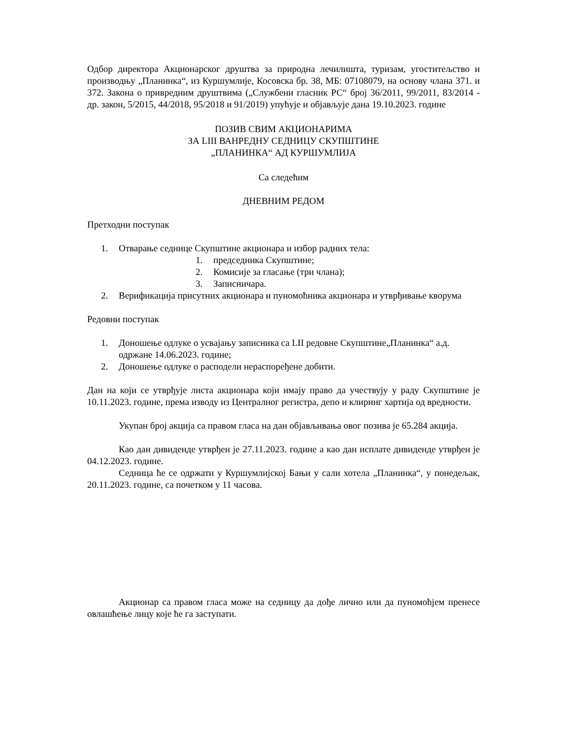Одбор директора Акционарског друштва за природна лечилишта, туризам, угоститељство и производњу „Планинка“, из Куршумлије, Косовска бр. 38, МБ: 07108079, на основу члана 371. и 372. Закона о привредним друштвима („Службени гласник РС“ број 36/2011, 99/2011, 83/2014 - др. закон, 5/2015, 44/2018, 95/2018 и 91/2019) упућује и објављује дана 19.10.2023. године
ПОЗИВ СВИМ АКЦИОНАРИМА
ЗА LIII ВАНРЕДНУ СЕДНИЦУ СКУПШТИНЕ
„ПЛАНИНКА“ АД КУРШУМЛИЈА
Са следећим
ДНЕВНИМ РЕДОМ
Претходни поступак
1. Отварање седнице Скупштине акционара и избор радних тела:
1. председника Скупштине;
2. Комисије за гласање (три члана);
3. Записничара.
2. Верификација присутних акционара и пуномоћника акционара и утврђивање кворума
Редовни поступак
1. Доношење одлуке о усвајању записника са LII редовне Скупштине„Планинка“ а.д. одржане 14.06.2023. године;
2. Доношење одлуке о расподели нераспоређене добити.
Дан на који се утврђује листа акционара који имају право да учествују у раду Скупштине је 10.11.2023. године, према изводу из Централног регистра, депо и клиринг хартија од вредности.
Укупан број акција са правом гласа на дан објављивања овог позива је 65.284 акција.
Као дан дивиденде утврђен је 27.11.2023. године а као дан исплате дивиденде утврђен је 04.12.2023. године.
Седница ће се одржати у Куршумлијској Бањи у сали хотела „Планинка“, у понедељак, 20.11.2023. године, са почетком у 11 часова.
Акционар са правом гласа може на седницу да дође лично или да пуномоћјем пренесе овлашћење лицу које ће га заступати.